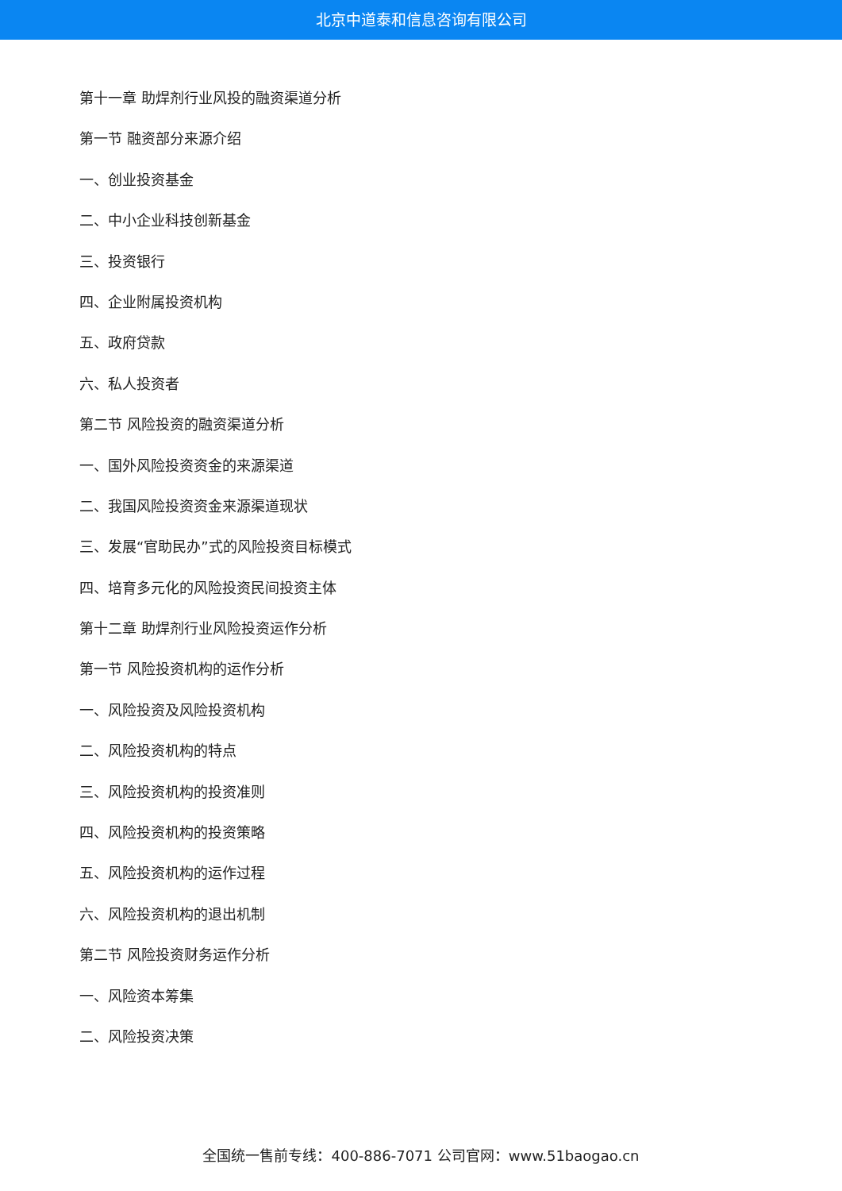北京中道泰和信息咨询有限公司
第十一章 助焊剂行业风投的融资渠道分析
第一节 融资部分来源介绍
一、创业投资基金
二、中小企业科技创新基金
三、投资银行
四、企业附属投资机构
五、政府贷款
六、私人投资者
第二节 风险投资的融资渠道分析
一、国外风险投资资金的来源渠道
二、我国风险投资资金来源渠道现状
三、发展“官助民办”式的风险投资目标模式
四、培育多元化的风险投资民间投资主体
第十二章 助焊剂行业风险投资运作分析
第一节 风险投资机构的运作分析
一、风险投资及风险投资机构
二、风险投资机构的特点
三、风险投资机构的投资准则
四、风险投资机构的投资策略
五、风险投资机构的运作过程
六、风险投资机构的退出机制
第二节 风险投资财务运作分析
一、风险资本筹集
二、风险投资决策
全国统一售前专线：400-886-7071 公司官网：www.51baogao.cn